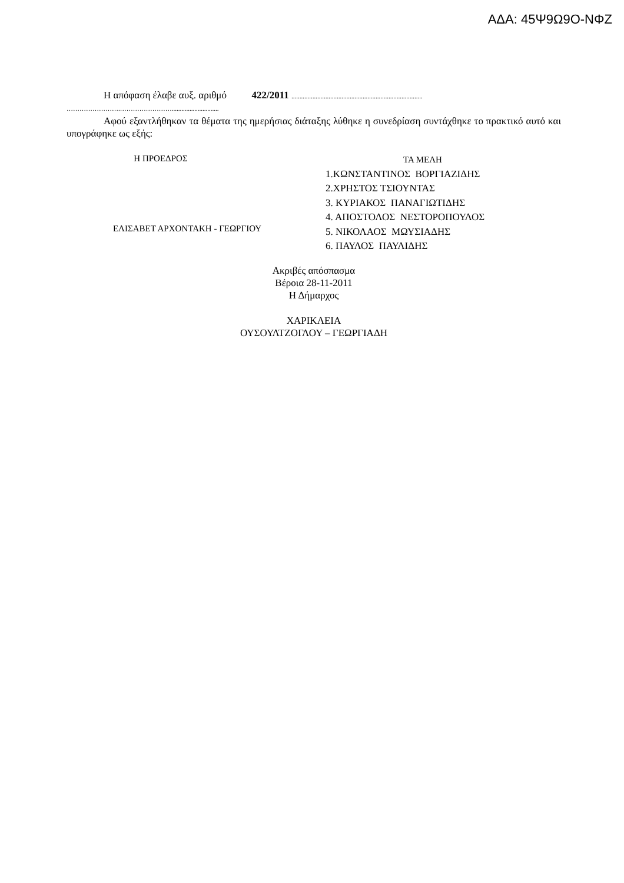ΑΔΑ: 45Ψ9Ω9Ο-ΝΦΖ
Η απόφαση έλαβε αυξ. αριθμό 422/2011 .................................................................................
…………………….…………………….............................
Αφού εξαντλήθηκαν τα θέματα της ημερήσιας διάταξης λύθηκε η συνεδρίαση συντάχθηκε το πρακτικό αυτό και υπογράφηκε ως εξής:
Η ΠΡΟΕΔΡΟΣ
ΕΛΙΣΑΒΕΤ ΑΡΧΟΝΤΑΚΗ - ΓΕΩΡΓΙΟΥ
ΤΑ ΜΕΛΗ
1.ΚΩΝΣΤΑΝΤΙΝΟΣ ΒΟΡΓΙΑΖΙΔΗΣ
2.ΧΡΗΣΤΟΣ ΤΣΙΟΥΝΤΑΣ
3. ΚΥΡΙΑΚΟΣ ΠΑΝΑΓΙΩΤΙΔΗΣ
4. ΑΠΟΣΤΟΛΟΣ ΝΕΣΤΟΡΟΠΟΥΛΟΣ
5. ΝΙΚΟΛΑΟΣ ΜΩΥΣΙΑΔΗΣ
6. ΠΑΥΛΟΣ ΠΑΥΛΙΔΗΣ
Ακριβές απόσπασμα
Βέροια 28-11-2011
Η Δήμαρχος
ΧΑΡΙΚΛΕΙΑ
ΟΥΣΟΥΛΤΖΟΓΛΟΥ – ΓΕΩΡΓΙΑΔΗ